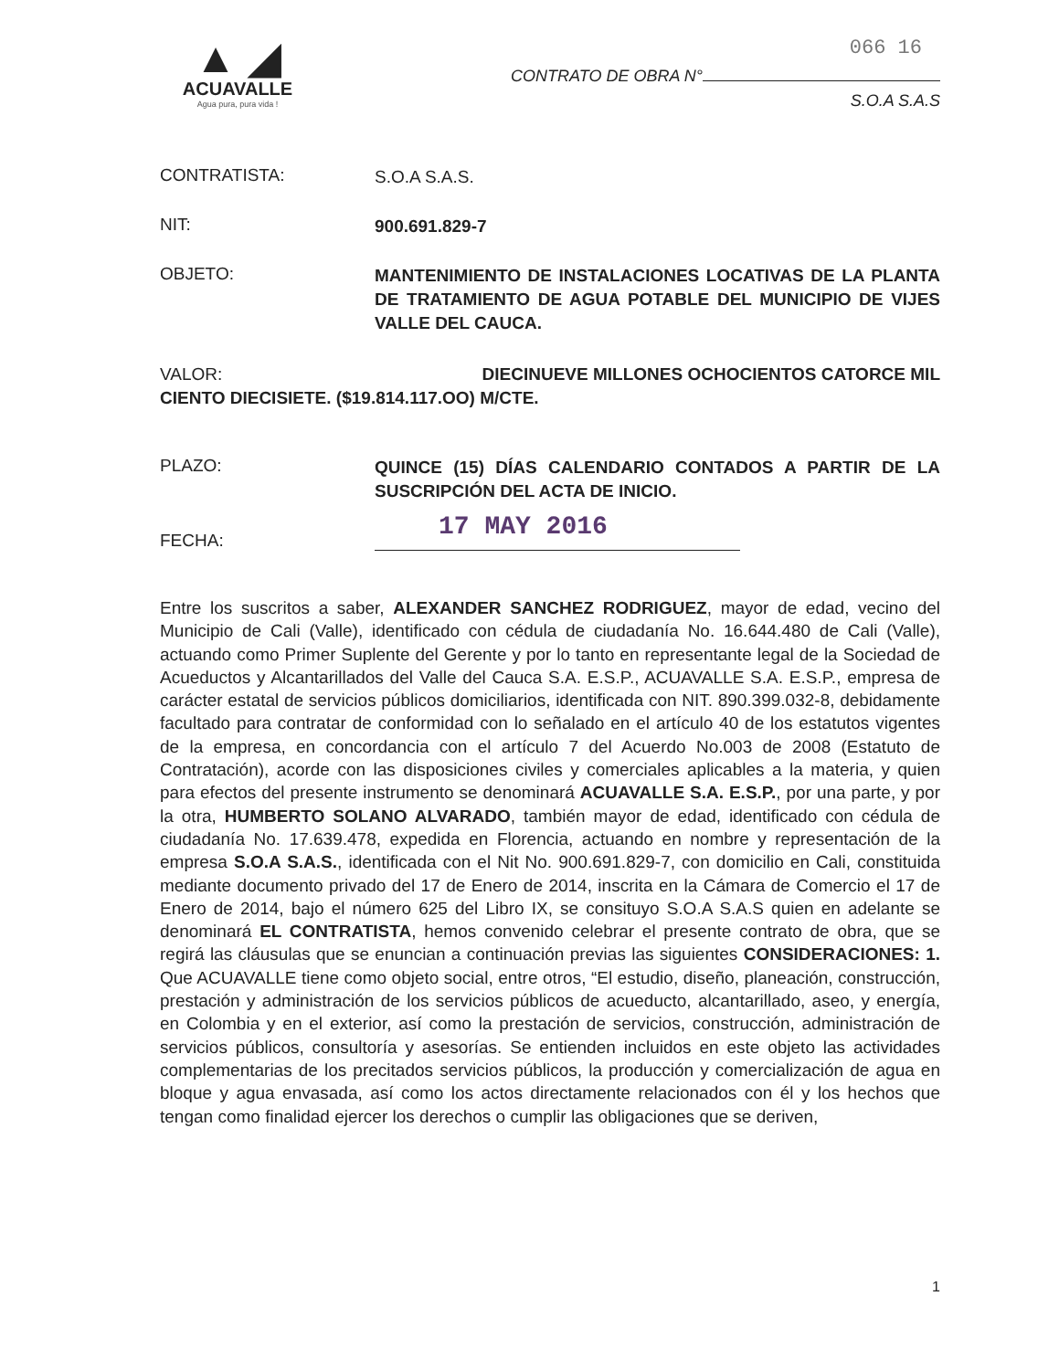▲ ◢
ACUAVALLE
Agua pura, pura vida !
066 16
CONTRATO DE OBRA N°
S.O.A S.A.S
CONTRATISTA:
S.O.A S.A.S.
NIT:
900.691.829-7
OBJETO:
MANTENIMIENTO DE INSTALACIONES LOCATIVAS DE LA PLANTA DE TRATAMIENTO DE AGUA POTABLE DEL MUNICIPIO DE VIJES VALLE DEL CAUCA.
VALOR: DIECINUEVE MILLONES OCHOCIENTOS CATORCE MIL
CIENTO DIECISIETE. ($19.814.117.OO) M/CTE.
PLAZO:
QUINCE (15) DÍAS CALENDARIO CONTADOS A PARTIR DE LA SUSCRIPCIÓN DEL ACTA DE INICIO.
FECHA:
17 MAY 2016
Entre los suscritos a saber, ALEXANDER SANCHEZ RODRIGUEZ, mayor de edad, vecino del Municipio de Cali (Valle), identificado con cédula de ciudadanía No. 16.644.480 de Cali (Valle), actuando como Primer Suplente del Gerente y por lo tanto en representante legal de la Sociedad de Acueductos y Alcantarillados del Valle del Cauca S.A. E.S.P., ACUAVALLE S.A. E.S.P., empresa de carácter estatal de servicios públicos domiciliarios, identificada con NIT. 890.399.032-8, debidamente facultado para contratar de conformidad con lo señalado en el artículo 40 de los estatutos vigentes de la empresa, en concordancia con el artículo 7 del Acuerdo No.003 de 2008 (Estatuto de Contratación), acorde con las disposiciones civiles y comerciales aplicables a la materia, y quien para efectos del presente instrumento se denominará ACUAVALLE S.A. E.S.P., por una parte, y por la otra, HUMBERTO SOLANO ALVARADO, también mayor de edad, identificado con cédula de ciudadanía No. 17.639.478, expedida en Florencia, actuando en nombre y representación de la empresa S.O.A S.A.S., identificada con el Nit No. 900.691.829-7, con domicilio en Cali, constituida mediante documento privado del 17 de Enero de 2014, inscrita en la Cámara de Comercio el 17 de Enero de 2014, bajo el número 625 del Libro IX, se consituyo S.O.A S.A.S quien en adelante se denominará EL CONTRATISTA, hemos convenido celebrar el presente contrato de obra, que se regirá las cláusulas que se enuncian a continuación previas las siguientes CONSIDERACIONES: 1. Que ACUAVALLE tiene como objeto social, entre otros, “El estudio, diseño, planeación, construcción, prestación y administración de los servicios públicos de acueducto, alcantarillado, aseo, y energía, en Colombia y en el exterior, así como la prestación de servicios, construcción, administración de servicios públicos, consultoría y asesorías. Se entienden incluidos en este objeto las actividades complementarias de los precitados servicios públicos, la producción y comercialización de agua en bloque y agua envasada, así como los actos directamente relacionados con él y los hechos que tengan como finalidad ejercer los derechos o cumplir las obligaciones que se deriven,
1